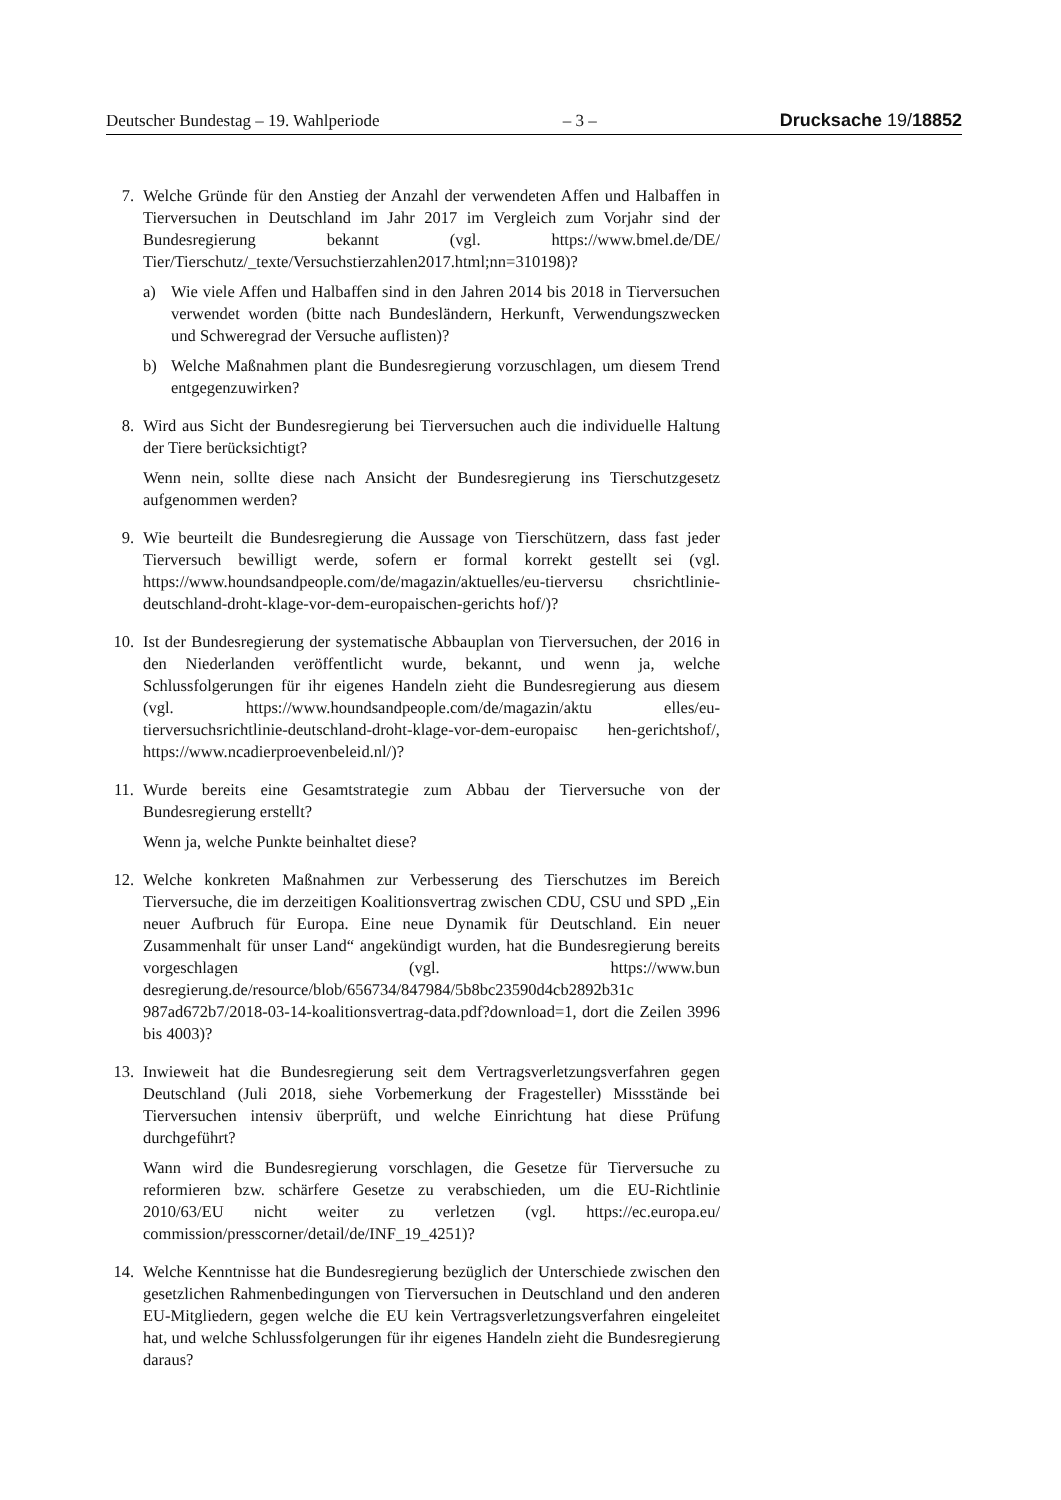Deutscher Bundestag – 19. Wahlperiode – 3 – Drucksache 19/18852
7. Welche Gründe für den Anstieg der Anzahl der verwendeten Affen und Halbaffen in Tierversuchen in Deutschland im Jahr 2017 im Vergleich zum Vorjahr sind der Bundesregierung bekannt (vgl. https://www.bmel.de/DE/ Tier/Tierschutz/_texte/Versuchstierzahlen2017.html;nn=310198)?
a) Wie viele Affen und Halbaffen sind in den Jahren 2014 bis 2018 in Tierversuchen verwendet worden (bitte nach Bundesländern, Herkunft, Verwendungszwecken und Schweregrad der Versuche auflisten)?
b) Welche Maßnahmen plant die Bundesregierung vorzuschlagen, um diesem Trend entgegenzuwirken?
8. Wird aus Sicht der Bundesregierung bei Tierversuchen auch die individuelle Haltung der Tiere berücksichtigt?
Wenn nein, sollte diese nach Ansicht der Bundesregierung ins Tierschutzgesetz aufgenommen werden?
9. Wie beurteilt die Bundesregierung die Aussage von Tierschützern, dass fast jeder Tierversuch bewilligt werde, sofern er formal korrekt gestellt sei (vgl. https://www.houndsandpeople.com/de/magazin/aktuelles/eu-tierversu chsrichtlinie-deutschland-droht-klage-vor-dem-europaischen-gerichts hof/)?
10. Ist der Bundesregierung der systematische Abbauplan von Tierversuchen, der 2016 in den Niederlanden veröffentlicht wurde, bekannt, und wenn ja, welche Schlussfolgerungen für ihr eigenes Handeln zieht die Bundesregierung aus diesem (vgl. https://www.houndsandpeople.com/de/magazin/aktu elles/eu-tierversuchsrichtlinie-deutschland-droht-klage-vor-dem-europaisc hen-gerichtshof/, https://www.ncadierproevenbeleid.nl/)?
11. Wurde bereits eine Gesamtstrategie zum Abbau der Tierversuche von der Bundesregierung erstellt?
Wenn ja, welche Punkte beinhaltet diese?
12. Welche konkreten Maßnahmen zur Verbesserung des Tierschutzes im Bereich Tierversuche, die im derzeitigen Koalitionsvertrag zwischen CDU, CSU und SPD „Ein neuer Aufbruch für Europa. Eine neue Dynamik für Deutschland. Ein neuer Zusammenhalt für unser Land“ angekündigt wurden, hat die Bundesregierung bereits vorgeschlagen (vgl. https://www.bun desregierung.de/resource/blob/656734/847984/5b8bc23590d4cb2892b31c 987ad672b7/2018-03-14-koalitionsvertrag-data.pdf?download=1, dort die Zeilen 3996 bis 4003)?
13. Inwieweit hat die Bundesregierung seit dem Vertragsverletzungsverfahren gegen Deutschland (Juli 2018, siehe Vorbemerkung der Fragesteller) Missstände bei Tierversuchen intensiv überprüft, und welche Einrichtung hat diese Prüfung durchgeführt?
Wann wird die Bundesregierung vorschlagen, die Gesetze für Tierversuche zu reformieren bzw. schärfere Gesetze zu verabschieden, um die EU-Richtlinie 2010/63/EU nicht weiter zu verletzen (vgl. https://ec.europa.eu/ commission/presscorner/detail/de/INF_19_4251)?
14. Welche Kenntnisse hat die Bundesregierung bezüglich der Unterschiede zwischen den gesetzlichen Rahmenbedingungen von Tierversuchen in Deutschland und den anderen EU-Mitgliedern, gegen welche die EU kein Vertragsverletzungsverfahren eingeleitet hat, und welche Schlussfolgerungen für ihr eigenes Handeln zieht die Bundesregierung daraus?